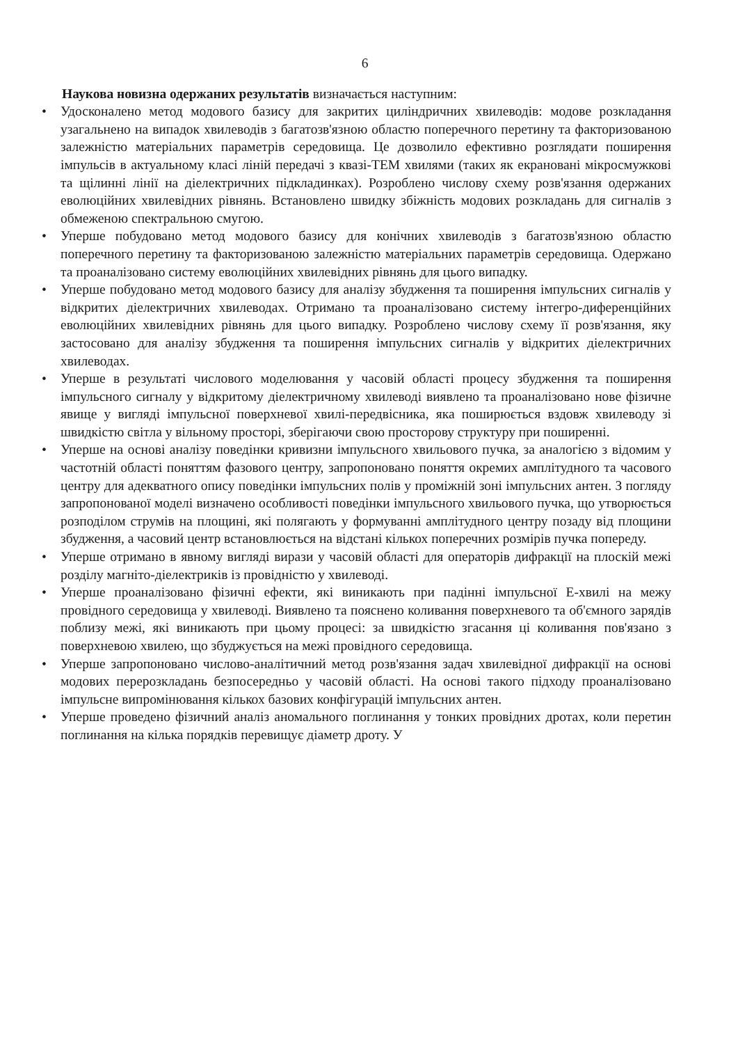6
Наукова новизна одержаних результатів визначається наступним:
• Удосконалено метод модового базису для закритих циліндричних хвилеводів: модове розкладання узагальнено на випадок хвилеводів з багатозв'язною областю поперечного перетину та факторизованою залежністю матеріальних параметрів середовища. Це дозволило ефективно розглядати поширення імпульсів в актуальному класі ліній передачі з квазі-ТЕМ хвилями (таких як екрановані мікросмужкові та щілинні лінії на діелектричних підкладинках). Розроблено числову схему розв'язання одержаних еволюційних хвилевідних рівнянь. Встановлено швидку збіжність модових розкладань для сигналів з обмеженою спектральною смугою.
• Уперше побудовано метод модового базису для конічних хвилеводів з багатозв'язною областю поперечного перетину та факторизованою залежністю матеріальних параметрів середовища. Одержано та проаналізовано систему еволюційних хвилевідних рівнянь для цього випадку.
• Уперше побудовано метод модового базису для аналізу збудження та поширення імпульсних сигналів у відкритих діелектричних хвилеводах. Отримано та проаналізовано систему інтегро-диференційних еволюційних хвилевідних рівнянь для цього випадку. Розроблено числову схему її розв'язання, яку застосовано для аналізу збудження та поширення імпульсних сигналів у відкритих діелектричних хвилеводах.
• Уперше в результаті числового моделювання у часовій області процесу збудження та поширення імпульсного сигналу у відкритому діелектричному хвилеводі виявлено та проаналізовано нове фізичне явище у вигляді імпульсної поверхневої хвилі-передвісника, яка поширюється вздовж хвилеводу зі швидкістю світла у вільному просторі, зберігаючи свою просторову структуру при поширенні.
• Уперше на основі аналізу поведінки кривизни імпульсного хвильового пучка, за аналогією з відомим у частотній області поняттям фазового центру, запропоновано поняття окремих амплітудного та часового центру для адекватного опису поведінки імпульсних полів у проміжній зоні імпульсних антен. З погляду запропонованої моделі визначено особливості поведінки імпульсного хвильового пучка, що утворюється розподілом струмів на площині, які полягають у формуванні амплітудного центру позаду від площини збудження, а часовий центр встановлюється на відстані кількох поперечних розмірів пучка попереду.
• Уперше отримано в явному вигляді вирази у часовій області для операторів дифракції на плоскій межі розділу магніто-діелектриків із провідністю у хвилеводі.
• Уперше проаналізовано фізичні ефекти, які виникають при падінні імпульсної Е-хвилі на межу провідного середовища у хвилеводі. Виявлено та пояснено коливання поверхневого та об'ємного зарядів поблизу межі, які виникають при цьому процесі: за швидкістю згасання ці коливання пов'язано з поверхневою хвилею, що збуджується на межі провідного середовища.
• Уперше запропоновано числово-аналітичний метод розв'язання задач хвилевідної дифракції на основі модових перерозкладань безпосередньо у часовій області. На основі такого підходу проаналізовано імпульсне випромінювання кількох базових конфігурацій імпульсних антен.
• Уперше проведено фізичний аналіз аномального поглинання у тонких провідних дротах, коли перетин поглинання на кілька порядків перевищує діаметр дроту. У